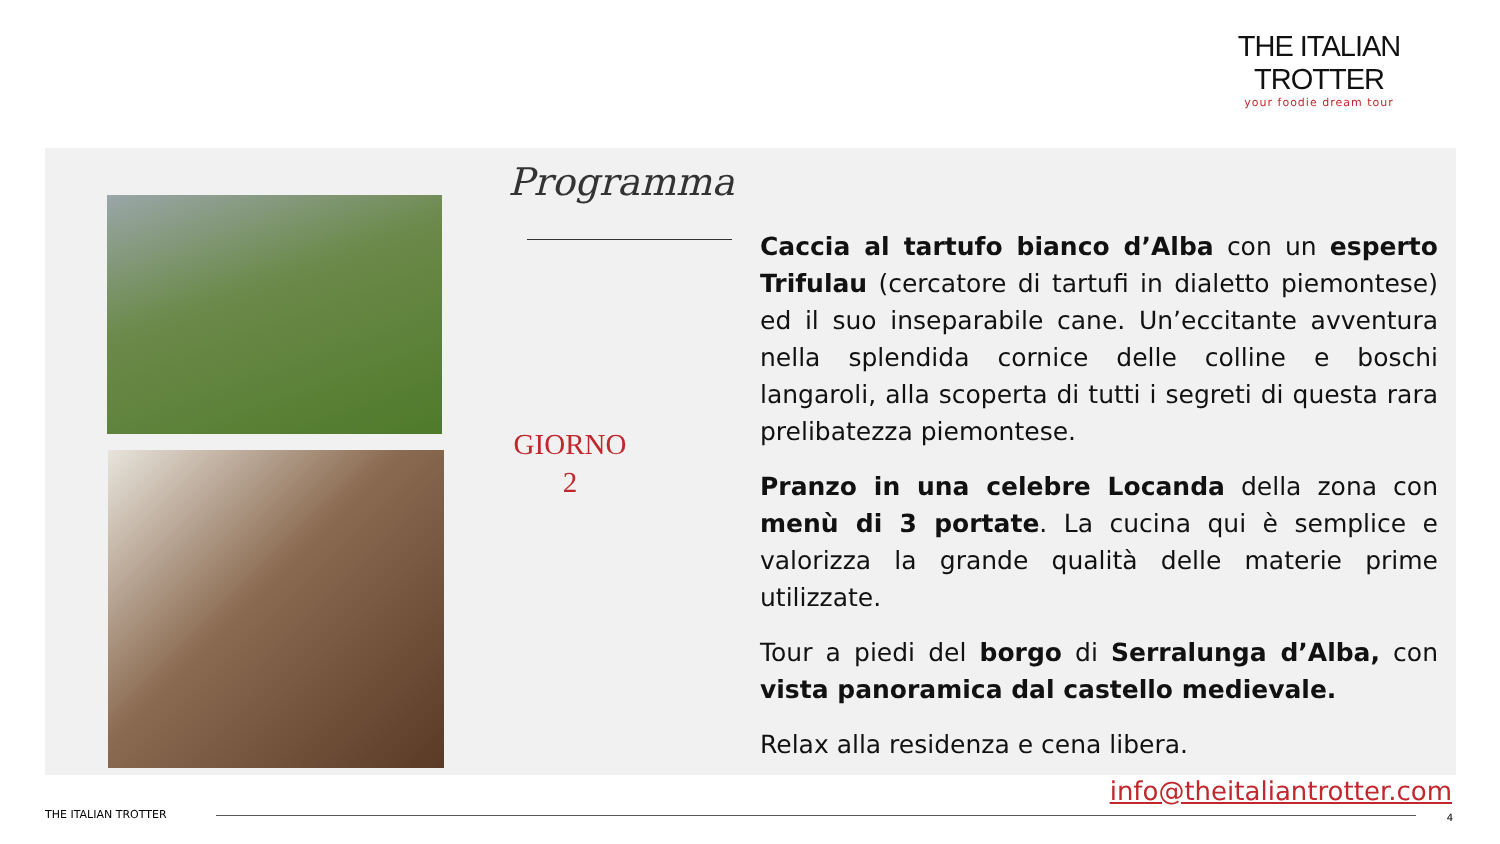THE ITALIAN TROTTER
your foodie dream tour
Programma
GIORNO
2
Caccia al tartufo bianco d’Alba con un esperto Trifulau (cercatore di tartufi in dialetto piemontese) ed il suo inseparabile cane. Un’eccitante avventura nella splendida cornice delle colline e boschi langaroli, alla scoperta di tutti i segreti di questa rara prelibatezza piemontese.
Pranzo in una celebre Locanda della zona con menù di 3 portate. La cucina qui è semplice e valorizza la grande qualità delle materie prime utilizzate.
Tour a piedi del borgo di Serralunga d’Alba, con vista panoramica dal castello medievale.
Relax alla residenza e cena libera.
info@theitaliantrotter.com
THE ITALIAN TROTTER 4